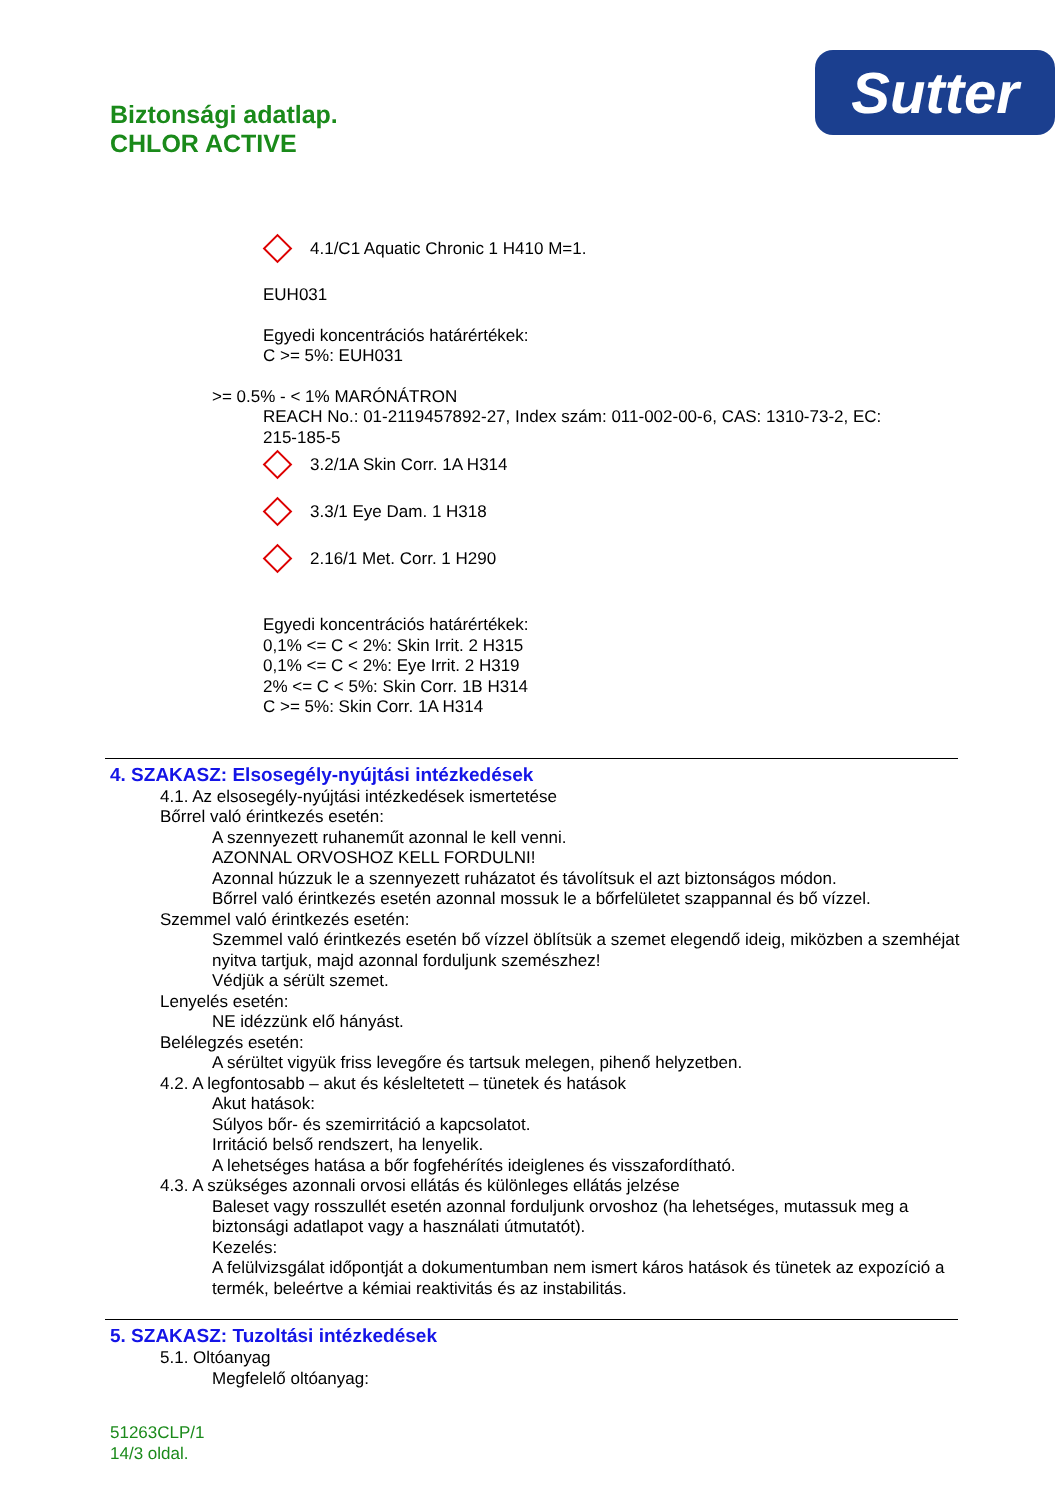Sutter
Biztonsági adatlap.
CHLOR ACTIVE
4.1/C1 Aquatic Chronic 1 H410 M=1.
EUH031
Egyedi koncentrációs határértékek:
C >= 5%: EUH031
>= 0.5% - < 1% MARÓNÁTRON
REACH No.: 01-2119457892-27, Index szám: 011-002-00-6, CAS: 1310-73-2, EC:
215-185-5
3.2/1A Skin Corr. 1A H314
3.3/1 Eye Dam. 1 H318
2.16/1 Met. Corr. 1 H290
Egyedi koncentrációs határértékek:
0,1% <= C < 2%: Skin Irrit. 2 H315
0,1% <= C < 2%: Eye Irrit. 2 H319
2% <= C < 5%: Skin Corr. 1B H314
C >= 5%: Skin Corr. 1A H314
4. SZAKASZ: Elsosegély-nyújtási intézkedések
4.1. Az elsosegély-nyújtási intézkedések ismertetése
Bőrrel való érintkezés esetén:
A szennyezett ruhaneműt azonnal le kell venni.
AZONNAL ORVOSHOZ KELL FORDULNI!
Azonnal húzzuk le a szennyezett ruházatot és távolítsuk el azt biztonságos módon.
Bőrrel való érintkezés esetén azonnal mossuk le a bőrfelületet szappannal és bő vízzel.
Szemmel való érintkezés esetén:
Szemmel való érintkezés esetén bő vízzel öblítsük a szemet elegendő ideig, miközben a szemhéjat nyitva tartjuk, majd azonnal forduljunk szemészhez!
Védjük a sérült szemet.
Lenyelés esetén:
NE idézzünk elő hányást.
Belélegzés esetén:
A sérültet vigyük friss levegőre és tartsuk melegen, pihenő helyzetben.
4.2. A legfontosabb – akut és késleltetett – tünetek és hatások
Akut hatások:
Súlyos bőr- és szemirritáció a kapcsolatot.
Irritáció belső rendszert, ha lenyelik.
A lehetséges hatása a bőr fogfehérítés ideiglenes és visszafordítható.
4.3. A szükséges azonnali orvosi ellátás és különleges ellátás jelzése
Baleset vagy rosszullét esetén azonnal forduljunk orvoshoz (ha lehetséges, mutassuk meg a biztonsági adatlapot vagy a használati útmutatót).
Kezelés:
A felülvizsgálat időpontját a dokumentumban nem ismert káros hatások és tünetek az expozíció a termék, beleértve a kémiai reaktivitás és az instabilitás.
5. SZAKASZ: Tuzoltási intézkedések
5.1. Oltóanyag
Megfelelő oltóanyag:
51263CLP/1
14/3 oldal.